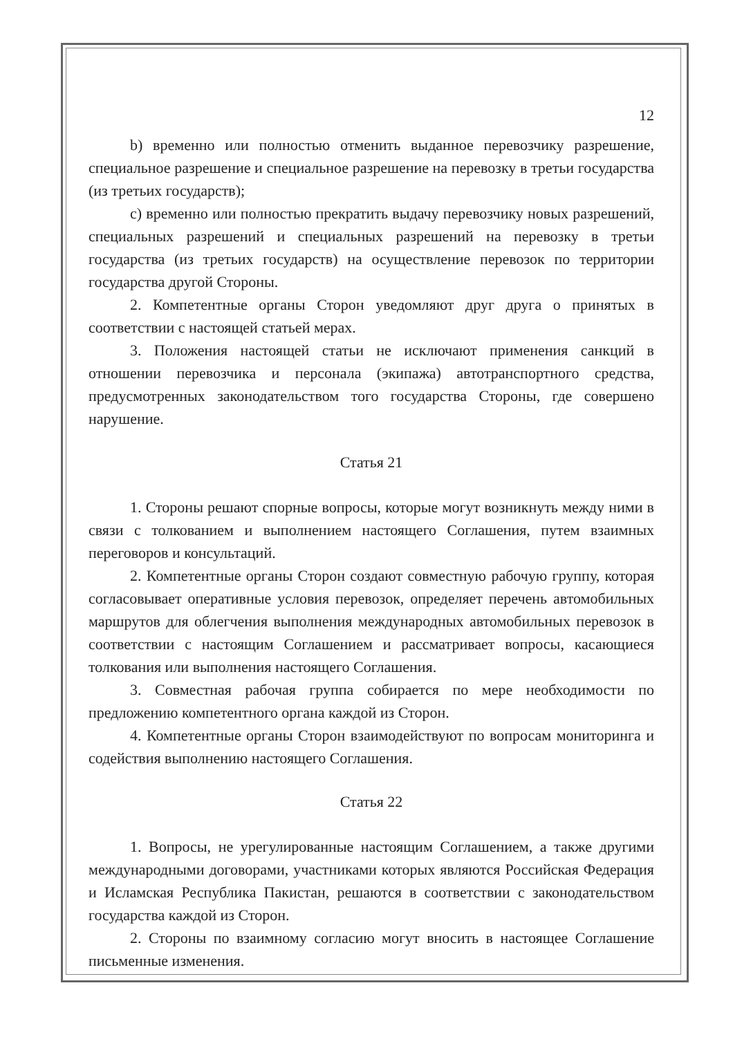12
b) временно или полностью отменить выданное перевозчику разрешение, специальное разрешение и специальное разрешение на перевозку в третьи государства (из третьих государств);
c) временно или полностью прекратить выдачу перевозчику новых разрешений, специальных разрешений и специальных разрешений на перевозку в третьи государства (из третьих государств) на осуществление перевозок по территории государства другой Стороны.
2. Компетентные органы Сторон уведомляют друг друга о принятых в соответствии с настоящей статьей мерах.
3. Положения настоящей статьи не исключают применения санкций в отношении перевозчика и персонала (экипажа) автотранспортного средства, предусмотренных законодательством того государства Стороны, где совершено нарушение.
Статья 21
1. Стороны решают спорные вопросы, которые могут возникнуть между ними в связи с толкованием и выполнением настоящего Соглашения, путем взаимных переговоров и консультаций.
2. Компетентные органы Сторон создают совместную рабочую группу, которая согласовывает оперативные условия перевозок, определяет перечень автомобильных маршрутов для облегчения выполнения международных автомобильных перевозок в соответствии с настоящим Соглашением и рассматривает вопросы, касающиеся толкования или выполнения настоящего Соглашения.
3. Совместная рабочая группа собирается по мере необходимости по предложению компетентного органа каждой из Сторон.
4. Компетентные органы Сторон взаимодействуют по вопросам мониторинга и содействия выполнению настоящего Соглашения.
Статья 22
1. Вопросы, не урегулированные настоящим Соглашением, а также другими международными договорами, участниками которых являются Российская Федерация и Исламская Республика Пакистан, решаются в соответствии с законодательством государства каждой из Сторон.
2. Стороны по взаимному согласию могут вносить в настоящее Соглашение письменные изменения.